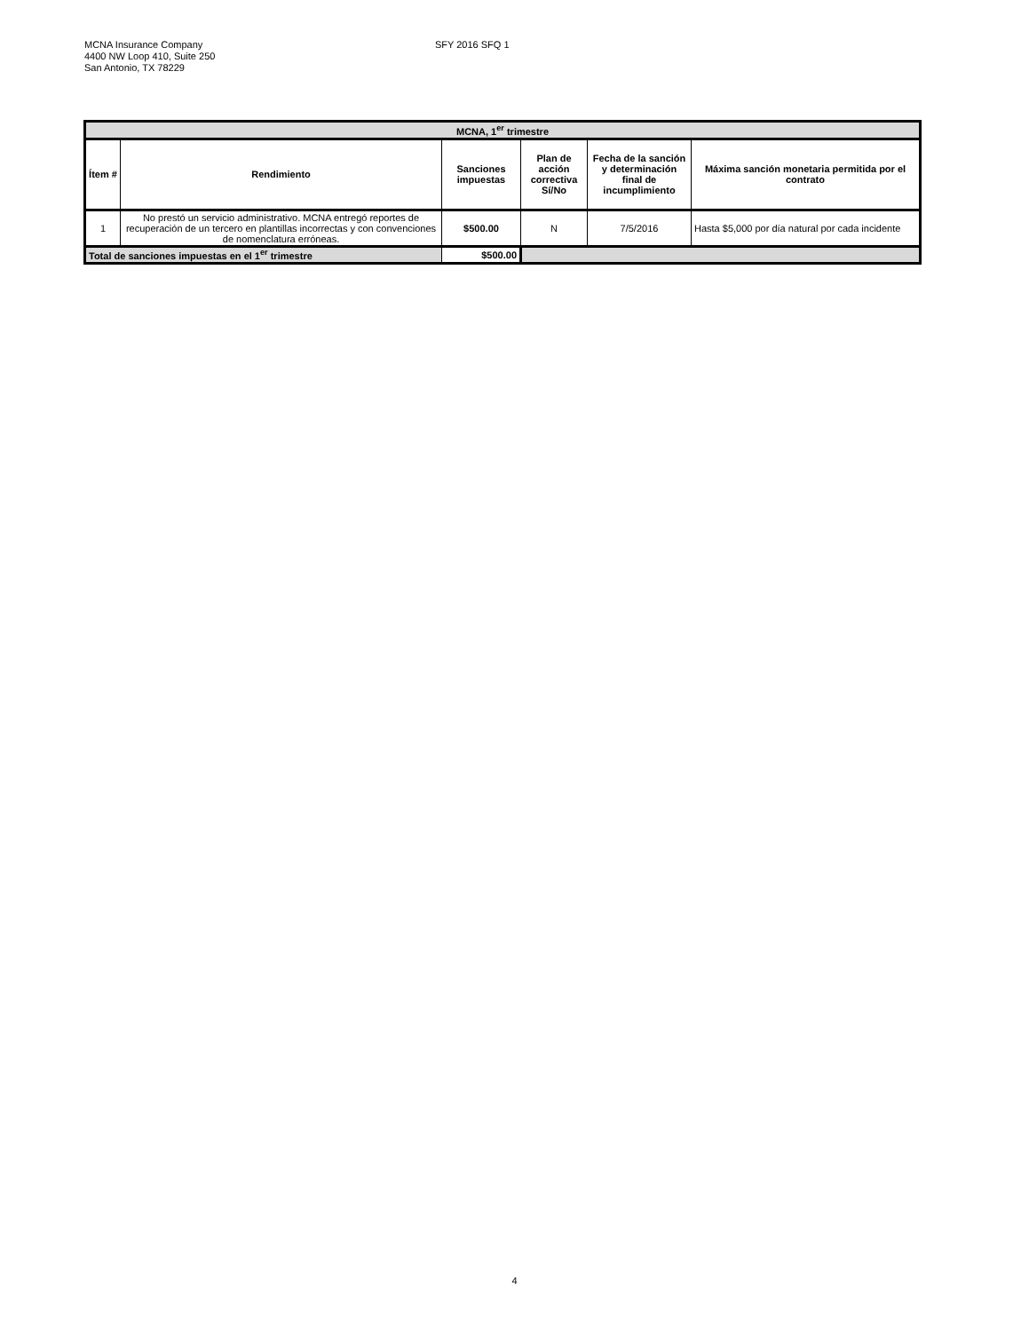MCNA Insurance Company
4400 NW Loop 410, Suite 250
San Antonio, TX 78229
SFY 2016 SFQ 1
| MCNA, 1<sup>er</sup> trimestre | | | | | |
| --- | --- | --- | --- | --- | --- |
| Ítem # | Rendimiento | Sanciones impuestas | Plan de acción correctiva Sí/No | Fecha de la sanción y determinación final de incumplimiento | Máxima sanción monetaria permitida por el contrato |
| 1 | No prestó un servicio administrativo. MCNA entregó reportes de recuperación de un tercero en plantillas incorrectas y con convenciones de nomenclatura erróneas. | $500.00 | N | 7/5/2016 | Hasta $5,000 por día natural por cada incidente |
| Total de sanciones impuestas en el 1<sup>er</sup> trimestre | | $500.00 | | | |
4